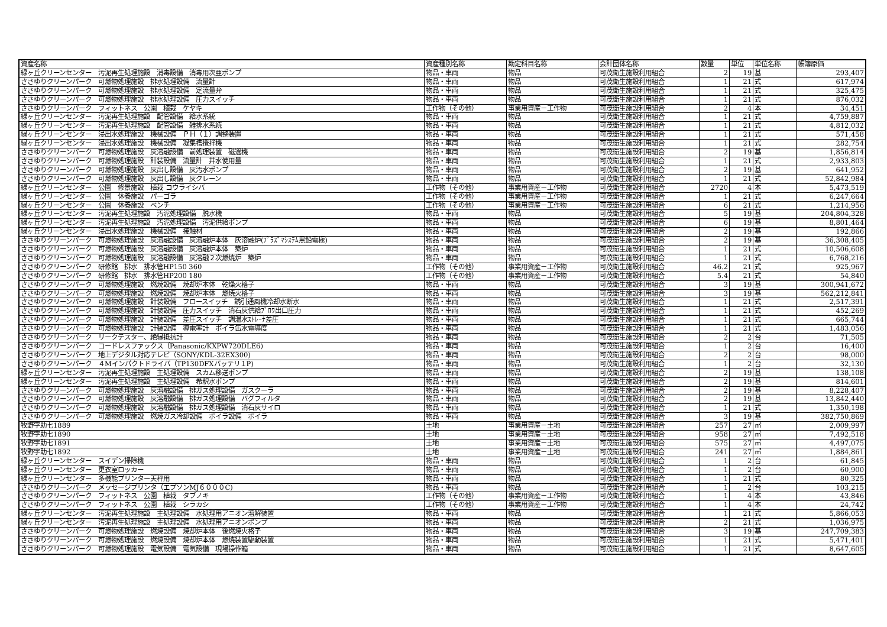| 資産名称 | 資産種別名称 | 勘定科目名称 | 会計団体名称 | 数量 | 単位 | 単位名称 | 帳簿原価 |
| --- | --- | --- | --- | --- | --- | --- | --- |
| 緑ヶ丘クリーンセンター 汚泥再生処理施設 消毒設備 消毒用次亜ポンプ | 物品・車両 | 物品 | 可茂衛生施設利用組合 | 2 | 19 | 基 | 293,407 |
| ささゆりクリーンパーク 可燃物処理施設 排水処理設備 流量計 | 物品・車両 | 物品 | 可茂衛生施設利用組合 | 1 | 21 | 式 | 617,974 |
| ささゆりクリーンパーク 可燃物処理施設 排水処理設備 定流量弁 | 物品・車両 | 物品 | 可茂衛生施設利用組合 | 1 | 21 | 式 | 325,475 |
| ささゆりクリーンパーク 可燃物処理施設 排水処理設備 圧力スイッチ | 物品・車両 | 物品 | 可茂衛生施設利用組合 | 1 | 21 | 式 | 876,032 |
| ささゆりクリーンパーク フィットネス 公園 植栽 ケヤキ | 工作物（その他） | 事業用資産－工作物 | 可茂衛生施設利用組合 | 2 | 4 | 本 | 34,451 |
| 緑ヶ丘クリーンセンター 汚泥再生処理施設 配管設備 給水系統 | 物品・車両 | 物品 | 可茂衛生施設利用組合 | 1 | 21 | 式 | 4,759,887 |
| 緑ヶ丘クリーンセンター 汚泥再生処理施設 配管設備 雑排水系統 | 物品・車両 | 物品 | 可茂衛生施設利用組合 | 1 | 21 | 式 | 4,812,032 |
| 緑ヶ丘クリーンセンター 浸出水処理施設 機械設備 ＰＨ（１）調整装置 | 物品・車両 | 物品 | 可茂衛生施設利用組合 | 1 | 21 | 式 | 571,458 |
| 緑ヶ丘クリーンセンター 浸出水処理施設 機械設備 凝集槽攪拌機 | 物品・車両 | 物品 | 可茂衛生施設利用組合 | 1 | 21 | 式 | 282,754 |
| ささゆりクリーンパーク 可燃物処理施設 灰溶融設備 前処理装置 磁選機 | 物品・車両 | 物品 | 可茂衛生施設利用組合 | 2 | 19 | 基 | 1,856,814 |
| ささゆりクリーンパーク 可燃物処理施設 計装設備 流量計 井水使用量 | 物品・車両 | 物品 | 可茂衛生施設利用組合 | 1 | 21 | 式 | 2,933,803 |
| ささゆりクリーンパーク 可燃物処理施設 灰出し設備 灰汚水ポンプ | 物品・車両 | 物品 | 可茂衛生施設利用組合 | 2 | 19 | 基 | 641,952 |
| ささゆりクリーンパーク 可燃物処理施設 灰出し設備 灰クレーン | 物品・車両 | 物品 | 可茂衛生施設利用組合 | 1 | 21 | 式 | 52,842,984 |
| 緑ヶ丘クリーンセンター 公園 修景施設 植栽 コウライシバ | 工作物（その他） | 事業用資産－工作物 | 可茂衛生施設利用組合 | 2720 | 4 | 本 | 5,473,519 |
| 緑ヶ丘クリーンセンター 公園 休養施設 パーゴラ | 工作物（その他） | 事業用資産－工作物 | 可茂衛生施設利用組合 | 1 | 21 | 式 | 6,247,664 |
| 緑ヶ丘クリーンセンター 公園 休養施設 ベンチ | 工作物（その他） | 事業用資産－工作物 | 可茂衛生施設利用組合 | 6 | 21 | 式 | 1,214,956 |
| 緑ヶ丘クリーンセンター 汚泥再生処理施設 汚泥処理設備 脱水機 | 物品・車両 | 物品 | 可茂衛生施設利用組合 | 5 | 19 | 基 | 204,804,328 |
| 緑ヶ丘クリーンセンター 汚泥再生処理施設 汚泥処理設備 汚泥供給ポンプ | 物品・車両 | 物品 | 可茂衛生施設利用組合 | 6 | 19 | 基 | 8,801,464 |
| 緑ヶ丘クリーンセンター 浸出水処理施設 機械設備 接触材 | 物品・車両 | 物品 | 可茂衛生施設利用組合 | 2 | 19 | 基 | 192,866 |
| ささゆりクリーンパーク 可燃物処理施設 灰溶融設備 灰溶融炉本体 灰溶融炉(ﾌﾟﾗｽﾞﾏｼｽﾃﾑ黒鉛電極) | 物品・車両 | 物品 | 可茂衛生施設利用組合 | 2 | 19 | 基 | 36,308,405 |
| ささゆりクリーンパーク 可燃物処理施設 灰溶融設備 灰溶融炉本体 築炉 | 物品・車両 | 物品 | 可茂衛生施設利用組合 | 1 | 21 | 式 | 10,506,608 |
| ささゆりクリーンパーク 可燃物処理施設 灰溶融設備 灰溶融２次燃焼炉 築炉 | 物品・車両 | 物品 | 可茂衛生施設利用組合 | 1 | 21 | 式 | 6,768,216 |
| ささゆりクリーンパーク 研修館 排水 排水管HP150 360 | 工作物（その他） | 事業用資産－工作物 | 可茂衛生施設利用組合 | 46.2 | 21 | 式 | 925,967 |
| ささゆりクリーンパーク 研修館 排水 排水管HP200 180 | 工作物（その他） | 事業用資産－工作物 | 可茂衛生施設利用組合 | 5.4 | 21 | 式 | 54,840 |
| ささゆりクリーンパーク 可燃物処理施設 燃焼設備 焼却炉本体 乾燥火格子 | 物品・車両 | 物品 | 可茂衛生施設利用組合 | 3 | 19 | 基 | 300,941,672 |
| ささゆりクリーンパーク 可燃物処理施設 燃焼設備 焼却炉本体 燃焼火格子 | 物品・車両 | 物品 | 可茂衛生施設利用組合 | 3 | 19 | 基 | 562,212,841 |
| ささゆりクリーンパーク 可燃物処理施設 計装設備 フロースイッチ 誘引通風機冷却水断水 | 物品・車両 | 物品 | 可茂衛生施設利用組合 | 1 | 21 | 式 | 2,517,391 |
| ささゆりクリーンパーク 可燃物処理施設 計装設備 圧力スイッチ 消石灰供給ﾌﾞﾛﾜ出口圧力 | 物品・車両 | 物品 | 可茂衛生施設利用組合 | 1 | 21 | 式 | 452,269 |
| ささゆりクリーンパーク 可燃物処理施設 計装設備 差圧スイッチ 調温水ｽﾄﾚｰﾅ差圧 | 物品・車両 | 物品 | 可茂衛生施設利用組合 | 1 | 21 | 式 | 665,744 |
| ささゆりクリーンパーク 可燃物処理施設 計装設備 導電率計 ボイラ缶水電導度 | 物品・車両 | 物品 | 可茂衛生施設利用組合 | 1 | 21 | 式 | 1,483,056 |
| ささゆりクリーンパーク リークテスター、絶縁抵抗計 | 物品・車両 | 物品 | 可茂衛生施設利用組合 | 2 | 2 | 台 | 71,505 |
| ささゆりクリーンパーク コードレスファックス（Panasonic/KXPW720DLE6) | 物品・車両 | 物品 | 可茂衛生施設利用組合 | 1 | 2 | 台 | 16,400 |
| ささゆりクリーンパーク 地上デジタル対応テレビ（SONY/KDL-32EX300) | 物品・車両 | 物品 | 可茂衛生施設利用組合 | 2 | 2 | 台 | 98,000 |
| ささゆりクリーンパーク ４Mインパクトドライバ（TP130DFXバッテリ１P) | 物品・車両 | 物品 | 可茂衛生施設利用組合 | 1 | 2 | 台 | 32,130 |
| 緑ヶ丘クリーンセンター 汚泥再生処理施設 主処理設備 スカム移送ポンプ | 物品・車両 | 物品 | 可茂衛生施設利用組合 | 2 | 19 | 基 | 138,108 |
| 緑ヶ丘クリーンセンター 汚泥再生処理施設 主処理設備 希釈水ポンプ | 物品・車両 | 物品 | 可茂衛生施設利用組合 | 2 | 19 | 基 | 814,601 |
| ささゆりクリーンパーク 可燃物処理施設 灰溶融設備 排ガス処理設備 ガスクーラ | 物品・車両 | 物品 | 可茂衛生施設利用組合 | 2 | 19 | 基 | 8,228,407 |
| ささゆりクリーンパーク 可燃物処理施設 灰溶融設備 排ガス処理設備 バグフィルタ | 物品・車両 | 物品 | 可茂衛生施設利用組合 | 2 | 19 | 基 | 13,842,440 |
| ささゆりクリーンパーク 可燃物処理施設 灰溶融設備 排ガス処理設備 消石灰サイロ | 物品・車両 | 物品 | 可茂衛生施設利用組合 | 1 | 21 | 式 | 1,350,198 |
| ささゆりクリーンパーク 可燃物処理施設 燃焼ガス冷却設備 ボイラ設備 ボイラ | 物品・車両 | 物品 | 可茂衛生施設利用組合 | 3 | 19 | 基 | 382,750,869 |
| 牧野字助七1889 | 土地 | 事業用資産－土地 | 可茂衛生施設利用組合 | 257 | 27 | ㎡ | 2,009,997 |
| 牧野字助七1890 | 土地 | 事業用資産－土地 | 可茂衛生施設利用組合 | 958 | 27 | ㎡ | 7,492,518 |
| 牧野字助七1891 | 土地 | 事業用資産－土地 | 可茂衛生施設利用組合 | 575 | 27 | ㎡ | 4,497,075 |
| 牧野字助七1892 | 土地 | 事業用資産－土地 | 可茂衛生施設利用組合 | 241 | 27 | ㎡ | 1,884,861 |
| 緑ヶ丘クリーンセンター スイデン掃除機 | 物品・車両 | 物品 | 可茂衛生施設利用組合 | 1 | 2 | 台 | 61,845 |
| 緑ヶ丘クリーンセンター 更衣室ロッカー | 物品・車両 | 物品 | 可茂衛生施設利用組合 | 1 | 2 | 台 | 60,900 |
| 緑ヶ丘クリーンセンター 多機能プリンター天秤用 | 物品・車両 | 物品 | 可茂衛生施設利用組合 | 1 | 21 | 式 | 80,325 |
| ささゆりクリーンパーク メッセージプリンタ（エプソンMJ６０００C) | 物品・車両 | 物品 | 可茂衛生施設利用組合 | 1 | 2 | 台 | 103,215 |
| ささゆりクリーンパーク フィットネス 公園 植栽 タブノキ | 工作物（その他） | 事業用資産－工作物 | 可茂衛生施設利用組合 | 1 | 4 | 本 | 43,846 |
| ささゆりクリーンパーク フィットネス 公園 植栽 シラカシ | 工作物（その他） | 事業用資産－工作物 | 可茂衛生施設利用組合 | 1 | 4 | 本 | 24,742 |
| 緑ヶ丘クリーンセンター 汚泥再生処理施設 主処理設備 水処理用アニオン溶解装置 | 物品・車両 | 物品 | 可茂衛生施設利用組合 | 1 | 21 | 式 | 5,866,053 |
| 緑ヶ丘クリーンセンター 汚泥再生処理施設 主処理設備 水処理用アニオンポンプ | 物品・車両 | 物品 | 可茂衛生施設利用組合 | 2 | 21 | 式 | 1,036,975 |
| ささゆりクリーンパーク 可燃物処理施設 燃焼設備 焼却炉本体 後燃焼火格子 | 物品・車両 | 物品 | 可茂衛生施設利用組合 | 3 | 19 | 基 | 247,709,383 |
| ささゆりクリーンパーク 可燃物処理施設 燃焼設備 焼却炉本体 燃焼装置駆動装置 | 物品・車両 | 物品 | 可茂衛生施設利用組合 | 1 | 21 | 式 | 5,471,401 |
| ささゆりクリーンパーク 可燃物処理施設 電気設備 電気設備 現場操作箱 | 物品・車両 | 物品 | 可茂衛生施設利用組合 | 1 | 21 | 式 | 8,647,605 |